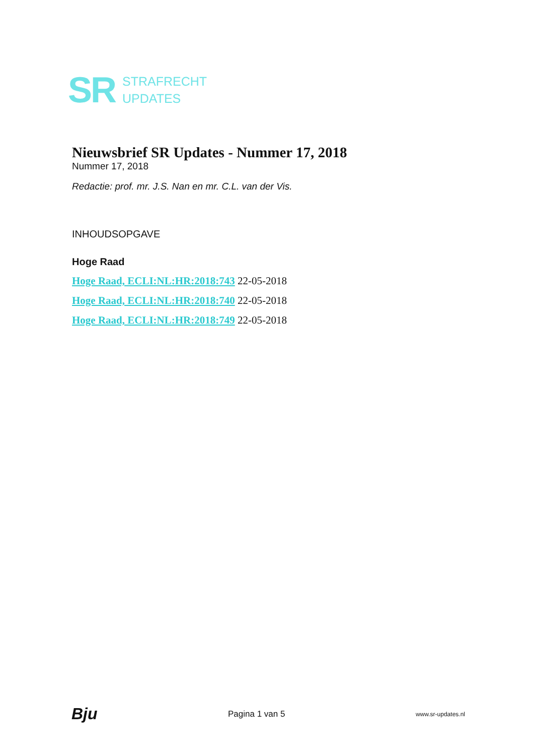SR
STRAFRECHT
UPDATES
Nieuwsbrief SR Updates - Nummer 17, 2018
Nummer 17, 2018
Redactie: prof. mr. J.S. Nan en mr. C.L. van der Vis.
INHOUDSOPGAVE
Hoge Raad
Hoge Raad, ECLI:NL:HR:2018:743 22-05-2018
Hoge Raad, ECLI:NL:HR:2018:740 22-05-2018
Hoge Raad, ECLI:NL:HR:2018:749 22-05-2018
Bju Pagina 1 van 5 www.sr-updates.nl